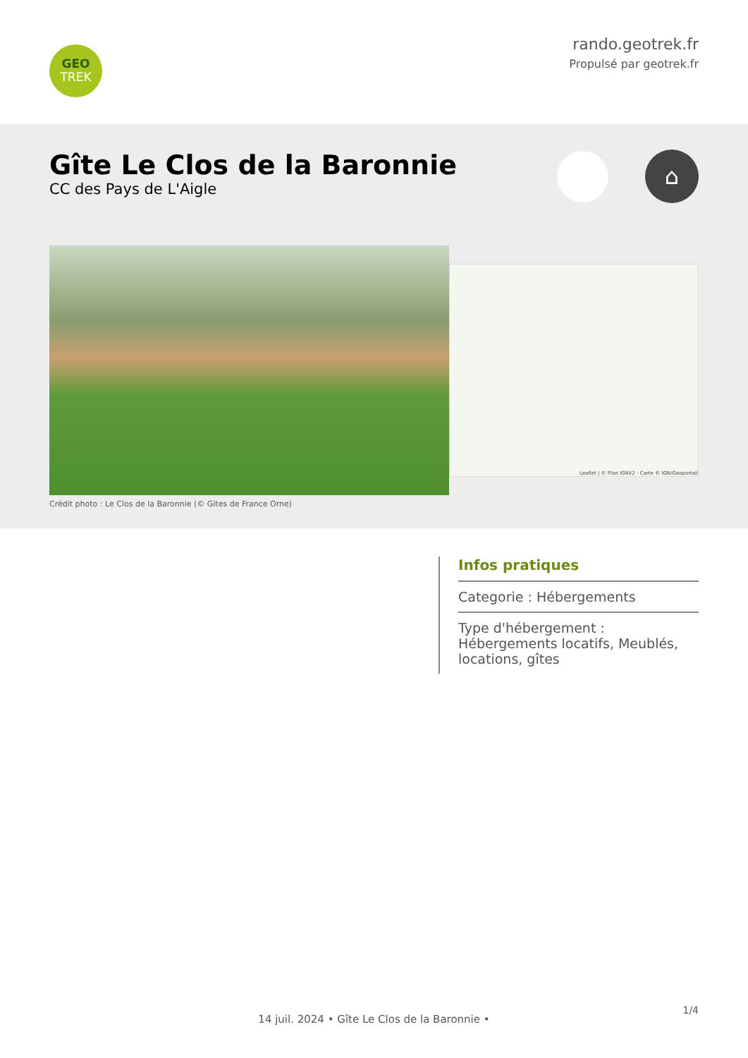GEO
TREK
rando.geotrek.fr
Propulsé par geotrek.fr
Gîte Le Clos de la Baronnie
CC des Pays de L'Aigle
⌂
Crédit photo : Le Clos de la Baronnie (© Gites de France Orne)
Leaflet | © Plan IGNV2 - Carte © IGN/Geoportail
Infos pratiques
Categorie : Hébergements
Type d'hébergement :
Hébergements locatifs, Meublés, locations, gîtes
1/4
14 juil. 2024 • Gîte Le Clos de la Baronnie •